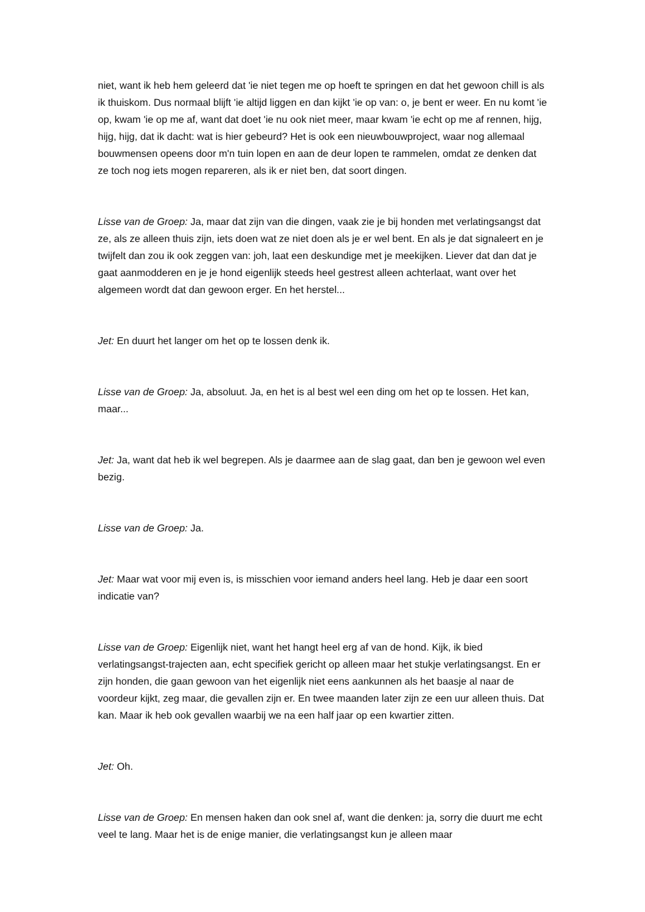niet, want ik heb hem geleerd dat 'ie niet tegen me op hoeft te springen en dat het gewoon chill is als ik thuiskom. Dus normaal blijft 'ie altijd liggen en dan kijkt 'ie op van: o, je bent er weer. En nu komt 'ie op, kwam 'ie op me af, want dat doet 'ie nu ook niet meer, maar kwam 'ie echt op me af rennen, hijg, hijg, hijg, dat ik dacht: wat is hier gebeurd? Het is ook een nieuwbouwproject, waar nog allemaal bouwmensen opeens door m'n tuin lopen en aan de deur lopen te rammelen, omdat ze denken dat ze toch nog iets mogen repareren, als ik er niet ben, dat soort dingen.
Lisse van de Groep: Ja, maar dat zijn van die dingen, vaak zie je bij honden met verlatingsangst dat ze, als ze alleen thuis zijn, iets doen wat ze niet doen als je er wel bent. En als je dat signaleert en je twijfelt dan zou ik ook zeggen van: joh, laat een deskundige met je meekijken. Liever dat dan dat je gaat aanmodderen en je je hond eigenlijk steeds heel gestrest alleen achterlaat, want over het algemeen wordt dat dan gewoon erger. En het herstel...
Jet: En duurt het langer om het op te lossen denk ik.
Lisse van de Groep: Ja, absoluut. Ja, en het is al best wel een ding om het op te lossen. Het kan, maar...
Jet: Ja, want dat heb ik wel begrepen. Als je daarmee aan de slag gaat, dan ben je gewoon wel even bezig.
Lisse van de Groep: Ja.
Jet: Maar wat voor mij even is, is misschien voor iemand anders heel lang. Heb je daar een soort indicatie van?
Lisse van de Groep: Eigenlijk niet, want het hangt heel erg af van de hond. Kijk, ik bied verlatingsangst-trajecten aan, echt specifiek gericht op alleen maar het stukje verlatingsangst. En er zijn honden, die gaan gewoon van het eigenlijk niet eens aankunnen als het baasje al naar de voordeur kijkt, zeg maar, die gevallen zijn er. En twee maanden later zijn ze een uur alleen thuis. Dat kan. Maar ik heb ook gevallen waarbij we na een half jaar op een kwartier zitten.
Jet: Oh.
Lisse van de Groep: En mensen haken dan ook snel af, want die denken: ja, sorry die duurt me echt veel te lang. Maar het is de enige manier, die verlatingsangst kun je alleen maar